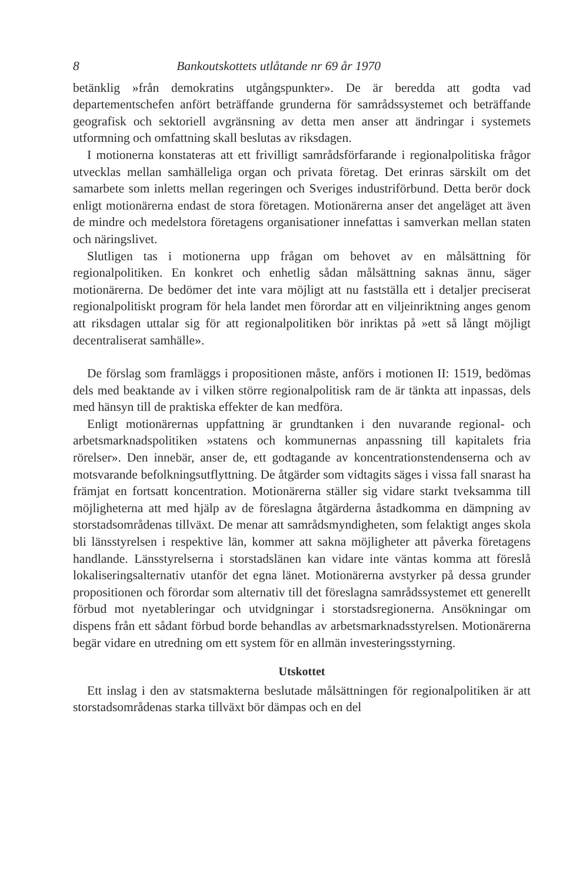8 Bankoutskottets utlåtande nr 69 år 1970
betänklig »från demokratins utgångspunkter». De är beredda att godta vad departementschefen anfört beträffande grunderna för samrådssystemet och beträffande geografisk och sektoriell avgränsning av detta men anser att ändringar i systemets utformning och omfattning skall beslutas av riksdagen.
I motionerna konstateras att ett frivilligt samrådsförfarande i regionalpolitiska frågor utvecklas mellan samhälleliga organ och privata företag. Det erinras särskilt om det samarbete som inletts mellan regeringen och Sveriges industriförbund. Detta berör dock enligt motionärerna endast de stora företagen. Motionärerna anser det angeläget att även de mindre och medelstora företagens organisationer innefattas i samverkan mellan staten och näringslivet.
Slutligen tas i motionerna upp frågan om behovet av en målsättning för regionalpolitiken. En konkret och enhetlig sådan målsättning saknas ännu, säger motionärerna. De bedömer det inte vara möjligt att nu fastställa ett i detaljer preciserat regionalpolitiskt program för hela landet men förordar att en viljeinriktning anges genom att riksdagen uttalar sig för att regionalpolitiken bör inriktas på »ett så långt möjligt decentraliserat samhälle».
De förslag som framläggs i propositionen måste, anförs i motionen II: 1519, bedömas dels med beaktande av i vilken större regionalpolitisk ram de är tänkta att inpassas, dels med hänsyn till de praktiska effekter de kan medföra.
Enligt motionärernas uppfattning är grundtanken i den nuvarande regional- och arbetsmarknadspolitiken »statens och kommunernas anpassning till kapitalets fria rörelser». Den innebär, anser de, ett godtagande av koncentrationstendenserna och av motsvarande befolkningsutflyttning. De åtgärder som vidtagits säges i vissa fall snarast ha främjat en fortsatt koncentration. Motionärerna ställer sig vidare starkt tveksamma till möjligheterna att med hjälp av de föreslagna åtgärderna åstadkomma en dämpning av storstadsområdenas tillväxt. De menar att samrådsmyndigheten, som felaktigt anges skola bli länsstyrelsen i respektive län, kommer att sakna möjligheter att påverka företagens handlande. Länsstyrelserna i storstadslänen kan vidare inte väntas komma att föreslå lokaliseringsalternativ utanför det egna länet. Motionärerna avstyrker på dessa grunder propositionen och förordar som alternativ till det föreslagna samrådssystemet ett generellt förbud mot nyetableringar och utvidgningar i storstadsregionerna. Ansökningar om dispens från ett sådant förbud borde behandlas av arbetsmarknadsstyrelsen. Motionärerna begär vidare en utredning om ett system för en allmän investeringsstyrning.
Utskottet
Ett inslag i den av statsmakterna beslutade målsättningen för regionalpolitiken är att storstadsområdenas starka tillväxt bör dämpas och en del